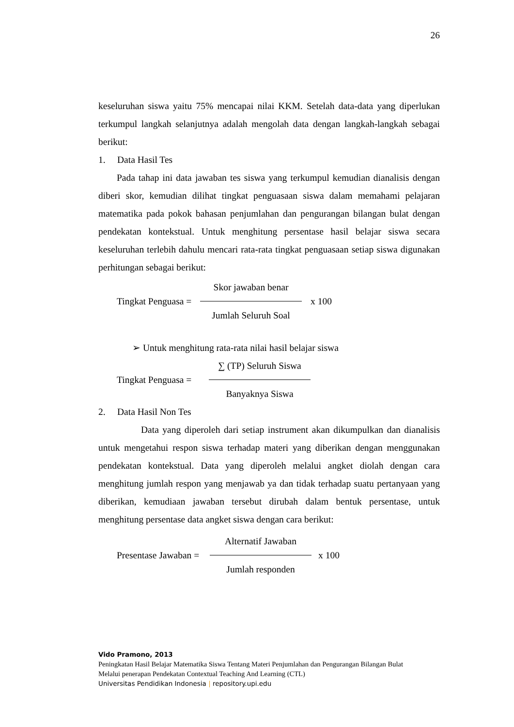26
keseluruhan siswa yaitu 75% mencapai nilai KKM. Setelah data-data yang diperlukan terkumpul langkah selanjutnya adalah mengolah data dengan langkah-langkah sebagai berikut:
1. Data Hasil Tes
Pada tahap ini data jawaban tes siswa yang terkumpul kemudian dianalisis dengan diberi skor, kemudian dilihat tingkat penguasaan siswa dalam memahami pelajaran matematika pada pokok bahasan penjumlahan dan pengurangan bilangan bulat dengan pendekatan kontekstual. Untuk menghitung persentase hasil belajar siswa secara keseluruhan terlebih dahulu mencari rata-rata tingkat penguasaan setiap siswa digunakan perhitungan sebagai berikut:
Tingkat Penguasa = Skor jawaban benar Jumlah Seluruh Soal x 100
➢ Untuk menghitung rata-rata nilai hasil belajar siswa
Tingkat Penguasa = ∑ (TP) Seluruh Siswa Banyaknya Siswa
2. Data Hasil Non Tes
Data yang diperoleh dari setiap instrument akan dikumpulkan dan dianalisis untuk mengetahui respon siswa terhadap materi yang diberikan dengan menggunakan pendekatan kontekstual. Data yang diperoleh melalui angket diolah dengan cara menghitung jumlah respon yang menjawab ya dan tidak terhadap suatu pertanyaan yang diberikan, kemudiaan jawaban tersebut dirubah dalam bentuk persentase, untuk menghitung persentase data angket siswa dengan cara berikut:
Presentase Jawaban = Alternatif Jawaban Jumlah responden x 100
Vido Pramono, 2013
Peningkatan Hasil Belajar Matematika Siswa Tentang Materi Penjumlahan dan Pengurangan Bilangan Bulat
Melalui penerapan Pendekatan Contextual Teaching And Learning (CTL)
Universitas Pendidikan Indonesia | repository.upi.edu